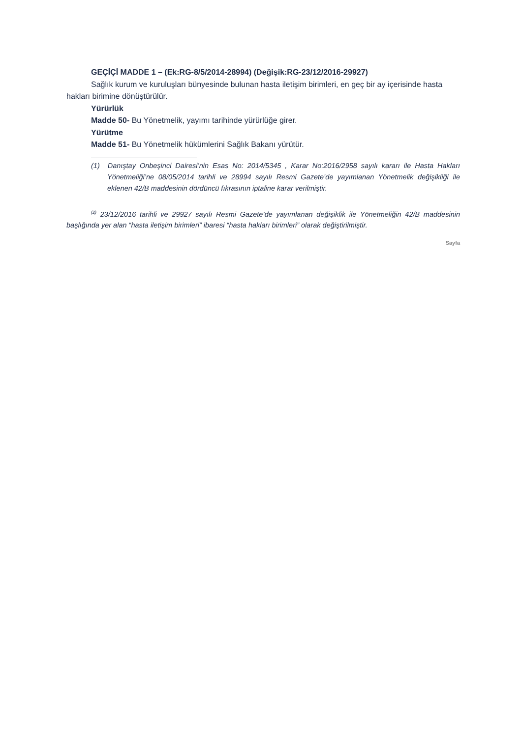GEÇİÇİ MADDE 1 – (Ek:RG-8/5/2014-28994) (Değişik:RG-23/12/2016-29927)
Sağlık kurum ve kuruluşları bünyesinde bulunan hasta iletişim birimleri, en geç bir ay içerisinde hasta hakları birimine dönüştürülür.
Yürürlük
Madde 50- Bu Yönetmelik, yayımı tarihinde yürürlüğe girer.
Yürütme
Madde 51- Bu Yönetmelik hükümlerini Sağlık Bakanı yürütür.
(1) Danıştay Onbeşinci Dairesi’nin Esas No: 2014/5345 , Karar No:2016/2958 sayılı kararı ile Hasta Hakları Yönetmeliği’ne 08/05/2014 tarihli ve 28994 sayılı Resmi Gazete’de yayımlanan Yönetmelik değişikliği ile eklenen 42/B maddesinin dördüncü fıkrasının iptaline karar verilmiştir.
<sup>(2)</sup> 23/12/2016 tarihli ve 29927 sayılı Resmi Gazete’de yayımlanan değişiklik ile Yönetmeliğin 42/B maddesinin başlığında yer alan “hasta iletişim birimleri” ibaresi “hasta hakları birimleri” olarak değiştirilmiştir.
Sayfa